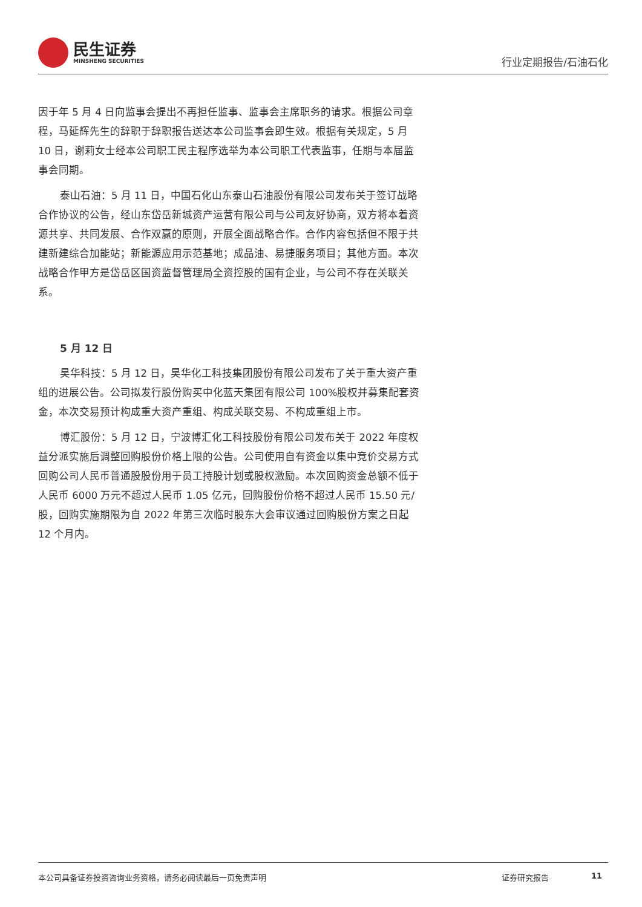民生证券
MINSHENG SECURITIES
行业定期报告/石油石化
因于年 5 月 4 日向监事会提出不再担任监事、监事会主席职务的请求。根据公司章程，马延辉先生的辞职于辞职报告送达本公司监事会即生效。根据有关规定，5 月 10 日，谢莉女士经本公司职工民主程序选举为本公司职工代表监事，任期与本届监事会同期。
泰山石油：5 月 11 日，中国石化山东泰山石油股份有限公司发布关于签订战略合作协议的公告，经山东岱岳新城资产运营有限公司与公司友好协商，双方将本着资源共享、共同发展、合作双赢的原则，开展全面战略合作。合作内容包括但不限于共建新建综合加能站；新能源应用示范基地；成品油、易捷服务项目；其他方面。本次战略合作甲方是岱岳区国资监督管理局全资控股的国有企业，与公司不存在关联关系。
5 月 12 日
昊华科技：5 月 12 日，昊华化工科技集团股份有限公司发布了关于重大资产重组的进展公告。公司拟发行股份购买中化蓝天集团有限公司 100%股权并募集配套资金，本次交易预计构成重大资产重组、构成关联交易、不构成重组上市。
博汇股份：5 月 12 日，宁波博汇化工科技股份有限公司发布关于 2022 年度权益分派实施后调整回购股份价格上限的公告。公司使用自有资金以集中竞价交易方式回购公司人民币普通股股份用于员工持股计划或股权激励。本次回购资金总额不低于人民币 6000 万元不超过人民币 1.05 亿元，回购股份价格不超过人民币 15.50 元/股，回购实施期限为自 2022 年第三次临时股东大会审议通过回购股份方案之日起 12 个月内。
本公司具备证券投资咨询业务资格，请务必阅读最后一页免责声明 证券研究报告 11